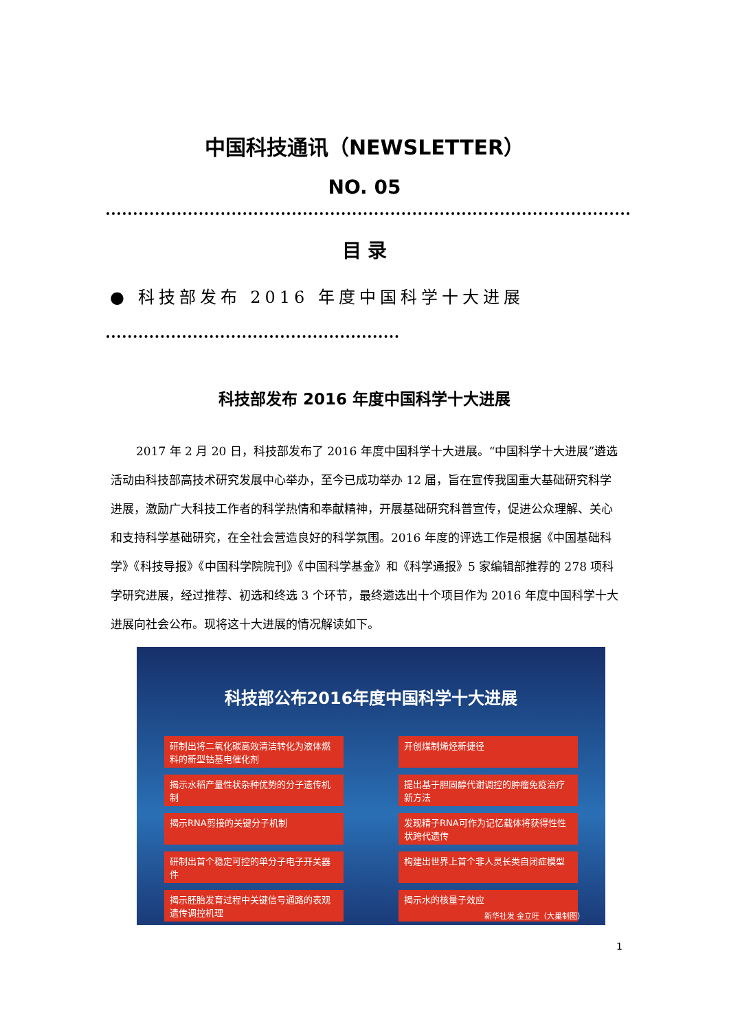中国科技通讯（NEWSLETTER）
NO. 05
目 录
● 科技部发布 2016 年度中国科学十大进展
科技部发布 2016 年度中国科学十大进展
2017 年 2 月 20 日，科技部发布了 2016 年度中国科学十大进展。“中国科学十大进展”遴选活动由科技部高技术研究发展中心举办，至今已成功举办 12 届，旨在宣传我国重大基础研究科学进展，激励广大科技工作者的科学热情和奉献精神，开展基础研究科普宣传，促进公众理解、关心和支持科学基础研究，在全社会营造良好的科学氛围。2016 年度的评选工作是根据《中国基础科学》《科技导报》《中国科学院院刊》《中国科学基金》和《科学通报》5 家编辑部推荐的 278 项科学研究进展，经过推荐、初选和终选 3 个环节，最终遴选出十个项目作为 2016 年度中国科学十大进展向社会公布。现将这十大进展的情况解读如下。
科技部公布2016年度中国科学十大进展
研制出将二氧化碳高效清洁转化为液体燃料的新型钴基电催化剂 开创煤制烯烃新捷径 揭示水稻产量性状杂种优势的分子遗传机制 提出基于胆固醇代谢调控的肿瘤免疫治疗新方法 揭示RNA剪接的关键分子机制 发现精子RNA可作为记忆载体将获得性性状跨代遗传 研制出首个稳定可控的单分子电子开关器件 构建出世界上首个非人灵长类自闭症模型 揭示胚胎发育过程中关键信号通路的表观遗传调控机理 揭示水的核量子效应
新华社发 金立旺（大巢制图）
1